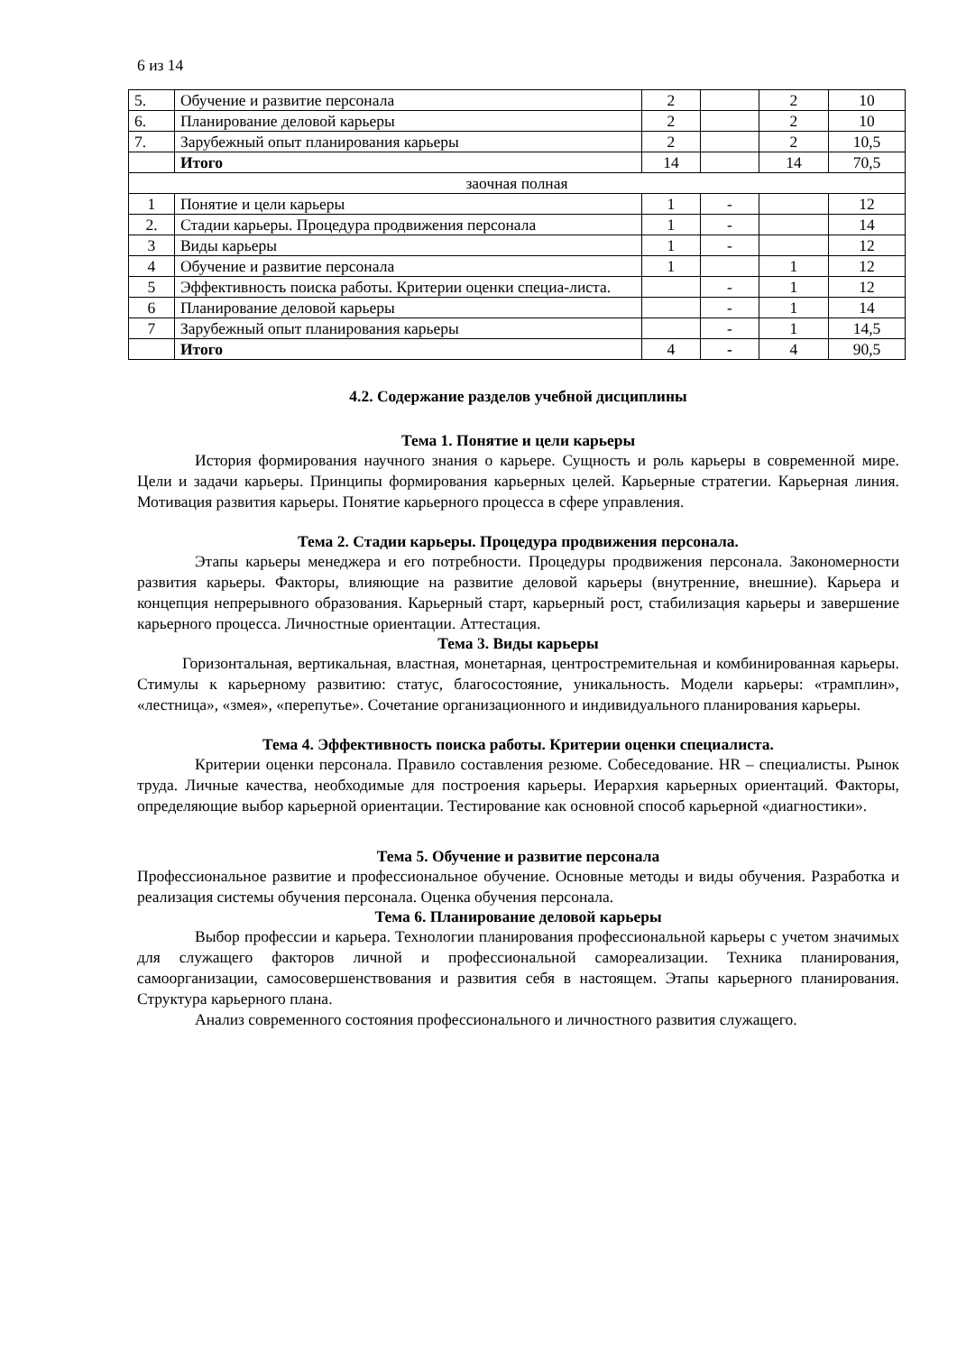6 из 14
| 5. | Обучение и развитие персонала | 2 | | 2 | 10 |
| 6. | Планирование деловой карьеры | 2 | | 2 | 10 |
| 7. | Зарубежный опыт планирования карьеры | 2 | | 2 | 10,5 |
| | Итого | 14 | | 14 | 70,5 |
| заочная полная | | | | | |
| 1 | Понятие и цели карьеры | 1 | - | | 12 |
| 2. | Стадии карьеры. Процедура продвижения персонала | 1 | - | | 14 |
| 3 | Виды карьеры | 1 | - | | 12 |
| 4 | Обучение и развитие персонала | 1 | | 1 | 12 |
| 5 | Эффективность поиска работы. Критерии оценки специа-листа. | | - | 1 | 12 |
| 6 | Планирование деловой карьеры | | - | 1 | 14 |
| 7 | Зарубежный опыт планирования карьеры | | - | 1 | 14,5 |
| | Итого | 4 | - | 4 | 90,5 |
4.2. Содержание разделов учебной дисциплины
Тема 1. Понятие и цели карьеры
История формирования научного знания о карьере. Сущность и роль карьеры в современной мире. Цели и задачи карьеры. Принципы формирования карьерных целей. Карьерные стратегии. Карьерная линия. Мотивация развития карьеры. Понятие карьерного процесса в сфере управления.
Тема 2. Стадии карьеры. Процедура продвижения персонала.
Этапы карьеры менеджера и его потребности. Процедуры продвижения персонала. Закономерности развития карьеры. Факторы, влияющие на развитие деловой карьеры (внутренние, внешние). Карьера и концепция непрерывного образования. Карьерный старт, карьерный рост, стабилизация карьеры и завершение карьерного процесса. Личностные ориентации. Аттестация.
Тема 3. Виды карьеры
Горизонтальная, вертикальная, властная, монетарная, центростремительная и комбинированная карьеры. Стимулы к карьерному развитию: статус, благосостояние, уникальность. Модели карьеры: «трамплин», «лестница», «змея», «перепутье». Сочетание организационного и индивидуального планирования карьеры.
Тема 4. Эффективность поиска работы. Критерии оценки специалиста.
Критерии оценки персонала. Правило составления резюме. Собеседование. HR – специалисты. Рынок труда. Личные качества, необходимые для построения карьеры. Иерархия карьерных ориентаций. Факторы, определяющие выбор карьерной ориентации. Тестирование как основной способ карьерной «диагностики».
Тема 5. Обучение и развитие персонала
Профессиональное развитие и профессиональное обучение. Основные методы и виды обучения. Разработка и реализация системы обучения персонала. Оценка обучения персонала.
Тема 6. Планирование деловой карьеры
Выбор профессии и карьера. Технологии планирования профессиональной карьеры с учетом значимых для служащего факторов личной и профессиональной самореализации. Техника планирования, самоорганизации, самосовершенствования и развития себя в настоящем. Этапы карьерного планирования. Структура карьерного плана.
Анализ современного состояния профессионального и личностного развития служащего.